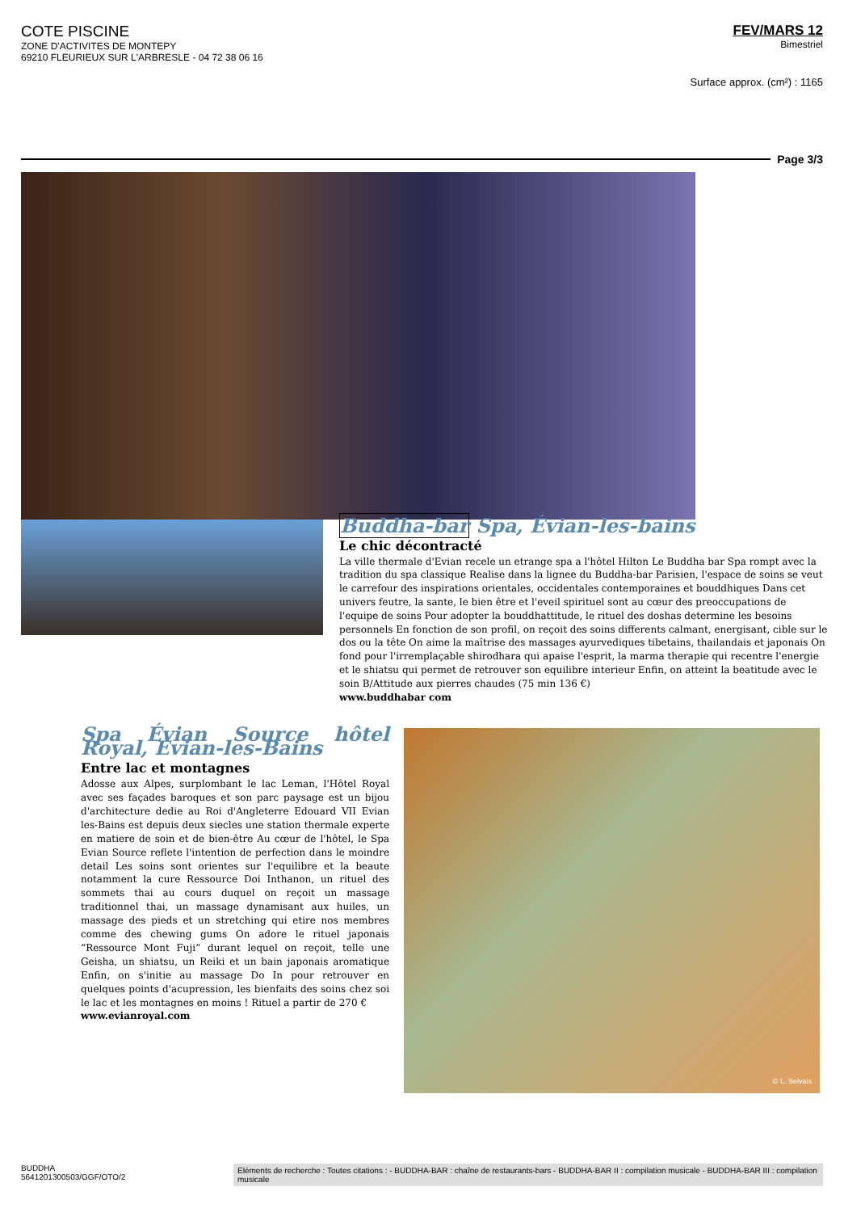COTE PISCINE
ZONE D'ACTIVITES DE MONTEPY
69210 FLEURIEUX SUR L'ARBRESLE - 04 72 38 06 16
FEV/MARS 12
Bimestriel
Surface approx. (cm²) : 1165
Page 3/3
Buddha-bar Spa, Évian-les-bains
Le chic décontracté
La ville thermale d'Evian recele un etrange spa a l'hôtel Hilton Le Buddha bar Spa rompt avec la tradition du spa classique Realise dans la lignee du Buddha-bar Parisien, l'espace de soins se veut le carrefour des inspirations orientales, occidentales contemporaines et bouddhiques Dans cet univers feutre, la sante, le bien être et l'eveil spirituel sont au cœur des preoccupations de l'equipe de soins Pour adopter la bouddhattitude, le rituel des doshas determine les besoins personnels En fonction de son profil, on reçoit des soins differents calmant, energisant, cible sur le dos ou la tête On aime la maîtrise des massages ayurvediques tibetains, thailandais et japonais On fond pour l'irremplaçable shirodhara qui apaise l'esprit, la marma therapie qui recentre l'energie et le shiatsu qui permet de retrouver son equilibre interieur Enfin, on atteint la beatitude avec le soin B/Attitude aux pierres chaudes (75 min 136 €)
www.buddhabar com
Spa Évian Source hôtel Royal, Évian-les-Bains
Entre lac et montagnes
Adosse aux Alpes, surplombant le lac Leman, l'Hôtel Royal avec ses façades baroques et son parc paysage est un bijou d'architecture dedie au Roi d'Angleterre Edouard VII Evian les-Bains est depuis deux siecles une station thermale experte en matiere de soin et de bien-être Au cœur de l'hôtel, le Spa Evian Source reflete l'intention de perfection dans le moindre detail Les soins sont orientes sur l'equilibre et la beaute notamment la cure Ressource Doi Inthanon, un rituel des sommets thai au cours duquel on reçoit un massage traditionnel thai, un massage dynamisant aux huiles, un massage des pieds et un stretching qui etire nos membres comme des chewing gums On adore le rituel japonais “Ressource Mont Fuji” durant lequel on reçoit, telle une Geisha, un shiatsu, un Reiki et un bain japonais aromatique Enfin, on s'initie au massage Do In pour retrouver en quelques points d'acupression, les bienfaits des soins chez soi le lac et les montagnes en moins ! Rituel a partir de 270 €
www.evianroyal.com
© L. Selvais
BUDDHA
5641201300503/GGF/OTO/2
Eléments de recherche : Toutes citations : - BUDDHA-BAR : chaîne de restaurants-bars - BUDDHA-BAR II : compilation musicale - BUDDHA-BAR III : compilation musicale